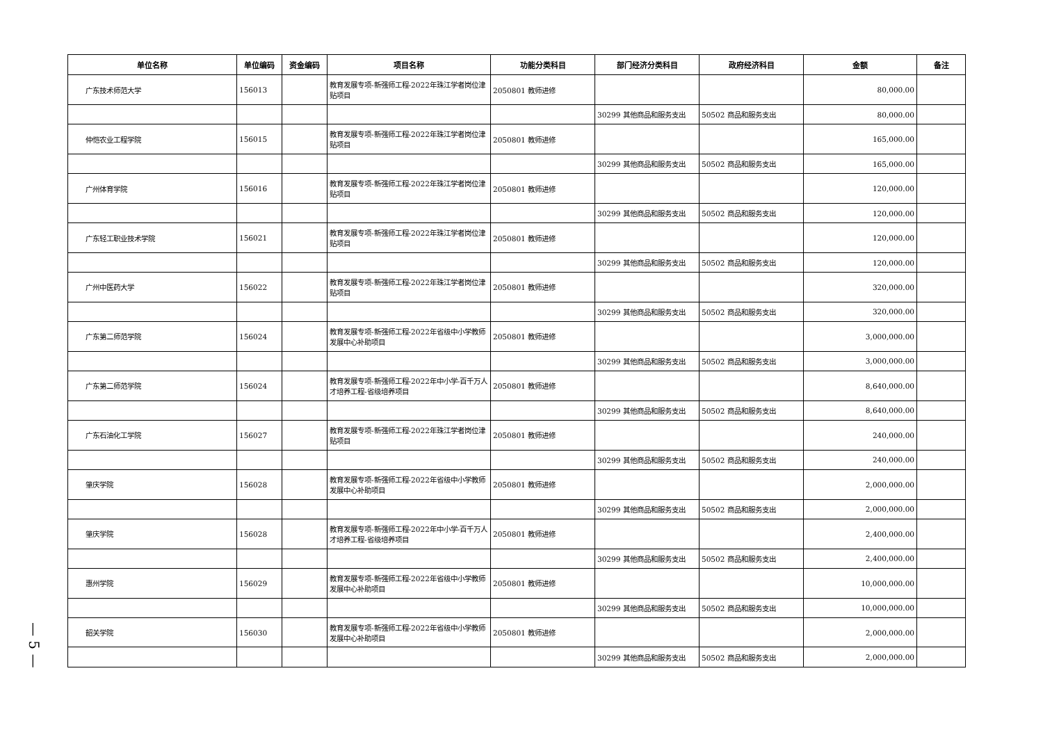— 5 —
| 单位名称 | 单位编码 | 资金编码 | 项目名称 | 功能分类科目 | 部门经济分类科目 | 政府经济科目 | 金额 | 备注 |
| --- | --- | --- | --- | --- | --- | --- | --- | --- |
| 广东技术师范大学 | 156013 | | 教育发展专项-新强师工程-2022年珠江学者岗位津贴项目 | 2050801 教师进修 | | | 80,000.00 | |
| | | | | | 30299 其他商品和服务支出 | 50502 商品和服务支出 | 80,000.00 | |
| 仲恺农业工程学院 | 156015 | | 教育发展专项-新强师工程-2022年珠江学者岗位津贴项目 | 2050801 教师进修 | | | 165,000.00 | |
| | | | | | 30299 其他商品和服务支出 | 50502 商品和服务支出 | 165,000.00 | |
| 广州体育学院 | 156016 | | 教育发展专项-新强师工程-2022年珠江学者岗位津贴项目 | 2050801 教师进修 | | | 120,000.00 | |
| | | | | | 30299 其他商品和服务支出 | 50502 商品和服务支出 | 120,000.00 | |
| 广东轻工职业技术学院 | 156021 | | 教育发展专项-新强师工程-2022年珠江学者岗位津贴项目 | 2050801 教师进修 | | | 120,000.00 | |
| | | | | | 30299 其他商品和服务支出 | 50502 商品和服务支出 | 120,000.00 | |
| 广州中医药大学 | 156022 | | 教育发展专项-新强师工程-2022年珠江学者岗位津贴项目 | 2050801 教师进修 | | | 320,000.00 | |
| | | | | | 30299 其他商品和服务支出 | 50502 商品和服务支出 | 320,000.00 | |
| 广东第二师范学院 | 156024 | | 教育发展专项-新强师工程-2022年省级中小学教师发展中心补助项目 | 2050801 教师进修 | | | 3,000,000.00 | |
| | | | | | 30299 其他商品和服务支出 | 50502 商品和服务支出 | 3,000,000.00 | |
| 广东第二师范学院 | 156024 | | 教育发展专项-新强师工程-2022年中小学-百千万人才培养工程-省级培养项目 | 2050801 教师进修 | | | 8,640,000.00 | |
| | | | | | 30299 其他商品和服务支出 | 50502 商品和服务支出 | 8,640,000.00 | |
| 广东石油化工学院 | 156027 | | 教育发展专项-新强师工程-2022年珠江学者岗位津贴项目 | 2050801 教师进修 | | | 240,000.00 | |
| | | | | | 30299 其他商品和服务支出 | 50502 商品和服务支出 | 240,000.00 | |
| 肇庆学院 | 156028 | | 教育发展专项-新强师工程-2022年省级中小学教师发展中心补助项目 | 2050801 教师进修 | | | 2,000,000.00 | |
| | | | | | 30299 其他商品和服务支出 | 50502 商品和服务支出 | 2,000,000.00 | |
| 肇庆学院 | 156028 | | 教育发展专项-新强师工程-2022年中小学-百千万人才培养工程-省级培养项目 | 2050801 教师进修 | | | 2,400,000.00 | |
| | | | | | 30299 其他商品和服务支出 | 50502 商品和服务支出 | 2,400,000.00 | |
| 惠州学院 | 156029 | | 教育发展专项-新强师工程-2022年省级中小学教师发展中心补助项目 | 2050801 教师进修 | | | 10,000,000.00 | |
| | | | | | 30299 其他商品和服务支出 | 50502 商品和服务支出 | 10,000,000.00 | |
| 韶关学院 | 156030 | | 教育发展专项-新强师工程-2022年省级中小学教师发展中心补助项目 | 2050801 教师进修 | | | 2,000,000.00 | |
| | | | | | 30299 其他商品和服务支出 | 50502 商品和服务支出 | 2,000,000.00 | |